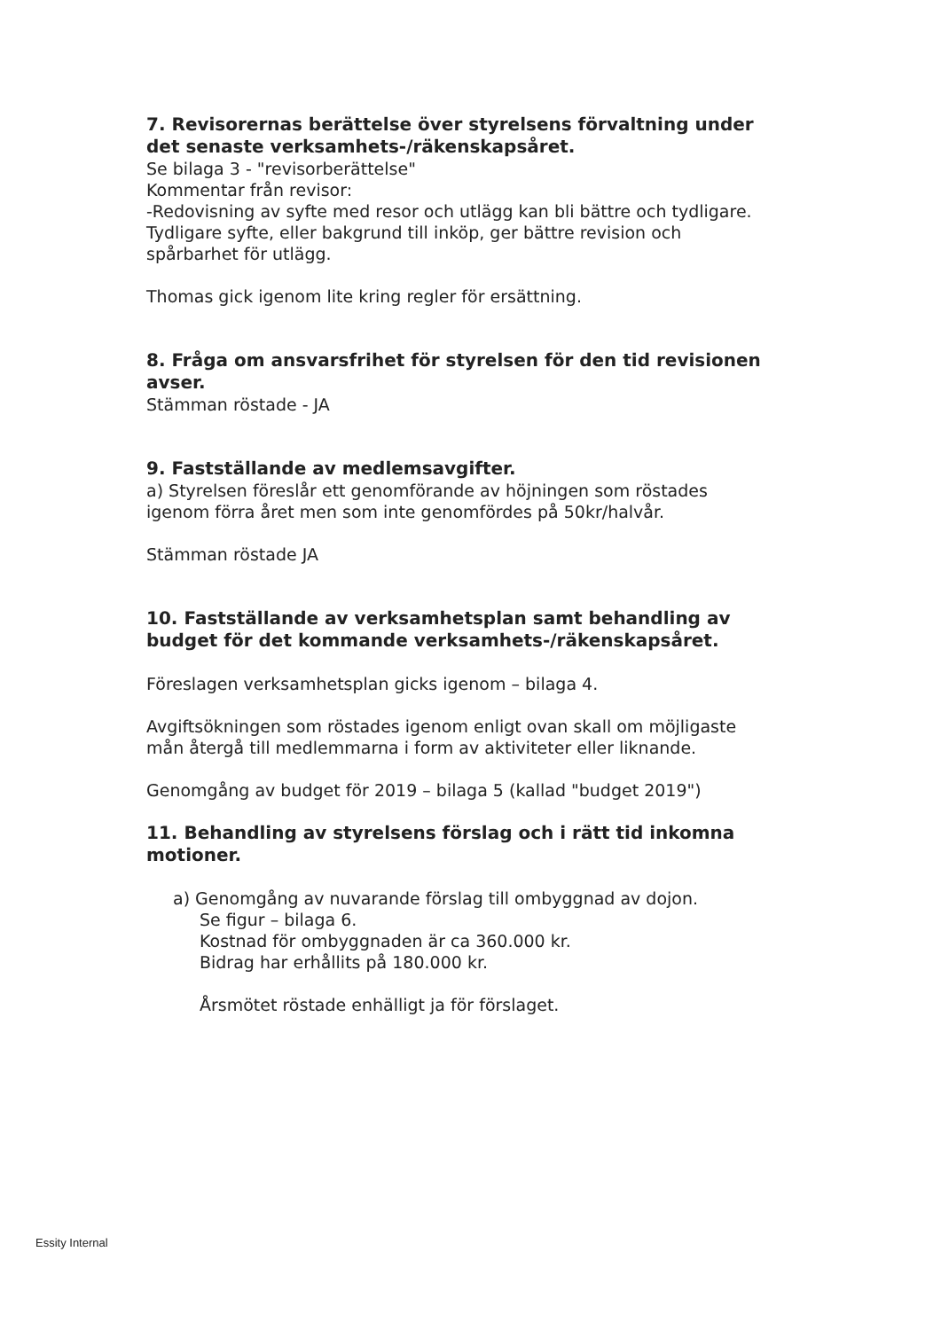7. Revisorernas berättelse över styrelsens förvaltning under det senaste verksamhets-/räkenskapsåret.
Se bilaga 3 - "revisorberättelse"
Kommentar från revisor:
-Redovisning av syfte med resor och utlägg kan bli bättre och tydligare. Tydligare syfte, eller bakgrund till inköp, ger bättre revision och spårbarhet för utlägg.
Thomas gick igenom lite kring regler för ersättning.
8. Fråga om ansvarsfrihet för styrelsen för den tid revisionen avser.
Stämman röstade - JA
9. Fastställande av medlemsavgifter.
a) Styrelsen föreslår ett genomförande av höjningen som röstades igenom förra året men som inte genomfördes på 50kr/halvår.
Stämman röstade JA
10. Fastställande av verksamhetsplan samt behandling av budget för det kommande verksamhets-/räkenskapsåret.
Föreslagen verksamhetsplan gicks igenom – bilaga 4.
Avgiftsökningen som röstades igenom enligt ovan skall om möjligaste mån återgå till medlemmarna i form av aktiviteter eller liknande.
Genomgång av budget för 2019 – bilaga 5 (kallad "budget 2019")
11. Behandling av styrelsens förslag och i rätt tid inkomna motioner.
a) Genomgång av nuvarande förslag till ombyggnad av dojon.
Se figur – bilaga 6.
Kostnad för ombyggnaden är ca 360.000 kr.
Bidrag har erhållits på 180.000 kr.
Årsmötet röstade enhälligt ja för förslaget.
Essity Internal